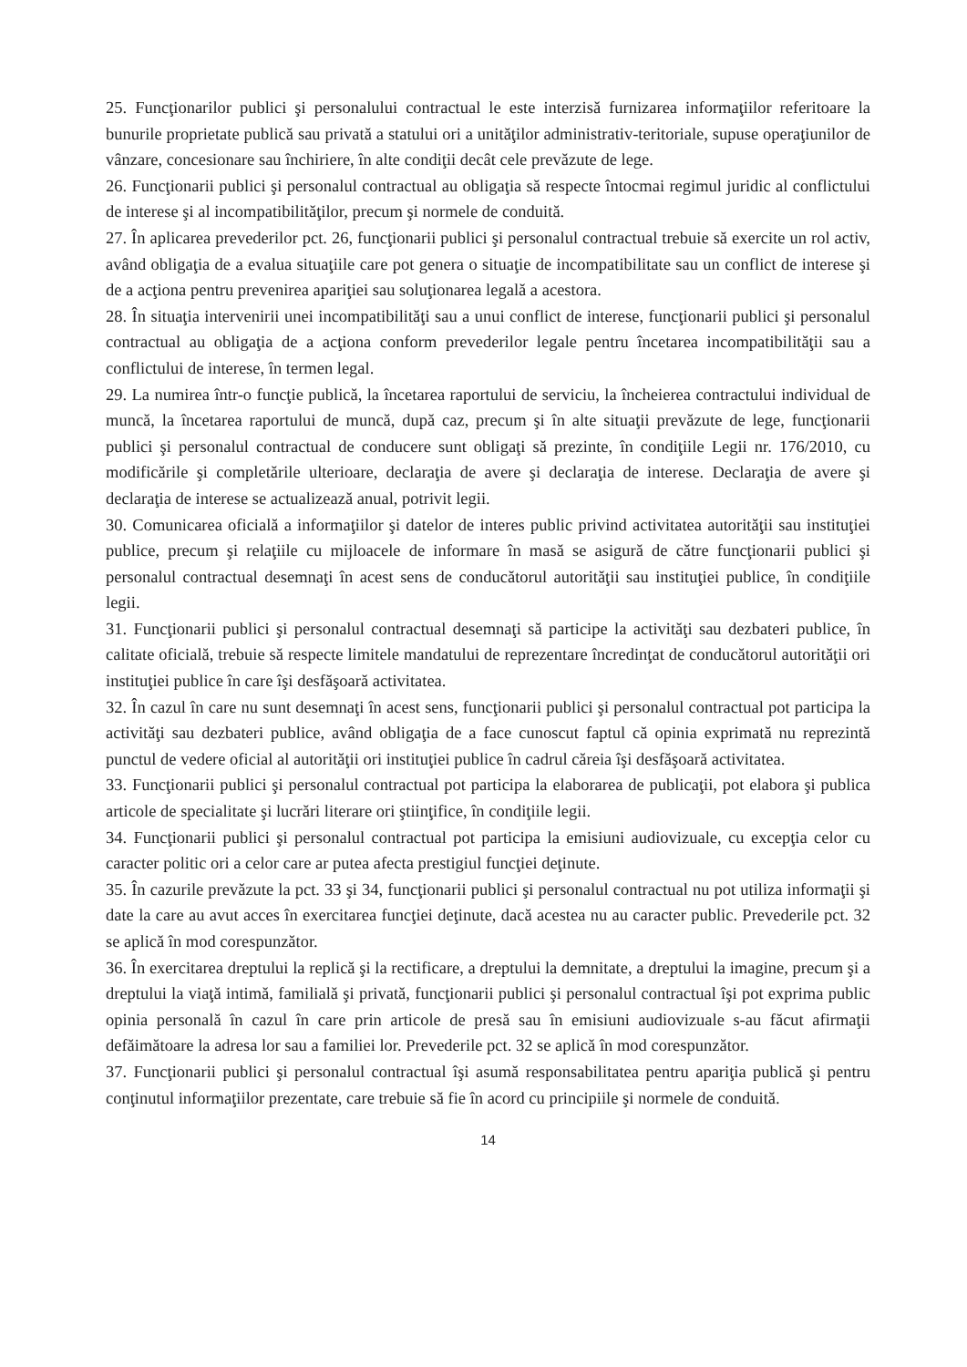25. Funcţionarilor publici şi personalului contractual le este interzisă furnizarea informaţiilor referitoare la bunurile proprietate publică sau privată a statului ori a unităţilor administrativ-teritoriale, supuse operaţiunilor de vânzare, concesionare sau închiriere, în alte condiţii decât cele prevăzute de lege.
26. Funcţionarii publici şi personalul contractual au obligaţia să respecte întocmai regimul juridic al conflictului de interese şi al incompatibilităţilor, precum şi normele de conduită.
27. În aplicarea prevederilor pct. 26, funcţionarii publici şi personalul contractual trebuie să exercite un rol activ, având obligaţia de a evalua situaţiile care pot genera o situaţie de incompatibilitate sau un conflict de interese şi de a acţiona pentru prevenirea apariţiei sau soluţionarea legală a acestora.
28. În situaţia intervenirii unei incompatibilităţi sau a unui conflict de interese, funcţionarii publici şi personalul contractual au obligaţia de a acţiona conform prevederilor legale pentru încetarea incompatibilităţii sau a conflictului de interese, în termen legal.
29. La numirea într-o funcţie publică, la încetarea raportului de serviciu, la încheierea contractului individual de muncă, la încetarea raportului de muncă, după caz, precum şi în alte situaţii prevăzute de lege, funcţionarii publici şi personalul contractual de conducere sunt obligaţi să prezinte, în condiţiile Legii nr. 176/2010, cu modificările şi completările ulterioare, declaraţia de avere şi declaraţia de interese. Declaraţia de avere şi declaraţia de interese se actualizează anual, potrivit legii.
30. Comunicarea oficială a informaţiilor şi datelor de interes public privind activitatea autorităţii sau instituţiei publice, precum şi relaţiile cu mijloacele de informare în masă se asigură de către funcţionarii publici şi personalul contractual desemnaţi în acest sens de conducătorul autorităţii sau instituţiei publice, în condiţiile legii.
31. Funcţionarii publici şi personalul contractual desemnaţi să participe la activităţi sau dezbateri publice, în calitate oficială, trebuie să respecte limitele mandatului de reprezentare încredinţat de conducătorul autorităţii ori instituţiei publice în care îşi desfăşoară activitatea.
32. În cazul în care nu sunt desemnaţi în acest sens, funcţionarii publici şi personalul contractual pot participa la activităţi sau dezbateri publice, având obligaţia de a face cunoscut faptul că opinia exprimată nu reprezintă punctul de vedere oficial al autorităţii ori instituţiei publice în cadrul căreia îşi desfăşoară activitatea.
33. Funcţionarii publici şi personalul contractual pot participa la elaborarea de publicaţii, pot elabora şi publica articole de specialitate şi lucrări literare ori ştiinţifice, în condiţiile legii.
34. Funcţionarii publici şi personalul contractual pot participa la emisiuni audiovizuale, cu excepţia celor cu caracter politic ori a celor care ar putea afecta prestigiul funcţiei deţinute.
35. În cazurile prevăzute la pct. 33 şi 34, funcţionarii publici şi personalul contractual nu pot utiliza informaţii şi date la care au avut acces în exercitarea funcţiei deţinute, dacă acestea nu au caracter public. Prevederile pct. 32 se aplică în mod corespunzător.
36. În exercitarea dreptului la replică şi la rectificare, a dreptului la demnitate, a dreptului la imagine, precum şi a dreptului la viaţă intimă, familială şi privată, funcţionarii publici şi personalul contractual îşi pot exprima public opinia personală în cazul în care prin articole de presă sau în emisiuni audiovizuale s-au făcut afirmaţii defăimătoare la adresa lor sau a familiei lor. Prevederile pct. 32 se aplică în mod corespunzător.
37. Funcţionarii publici şi personalul contractual îşi asumă responsabilitatea pentru apariţia publică şi pentru conţinutul informaţiilor prezentate, care trebuie să fie în acord cu principiile şi normele de conduită.
14